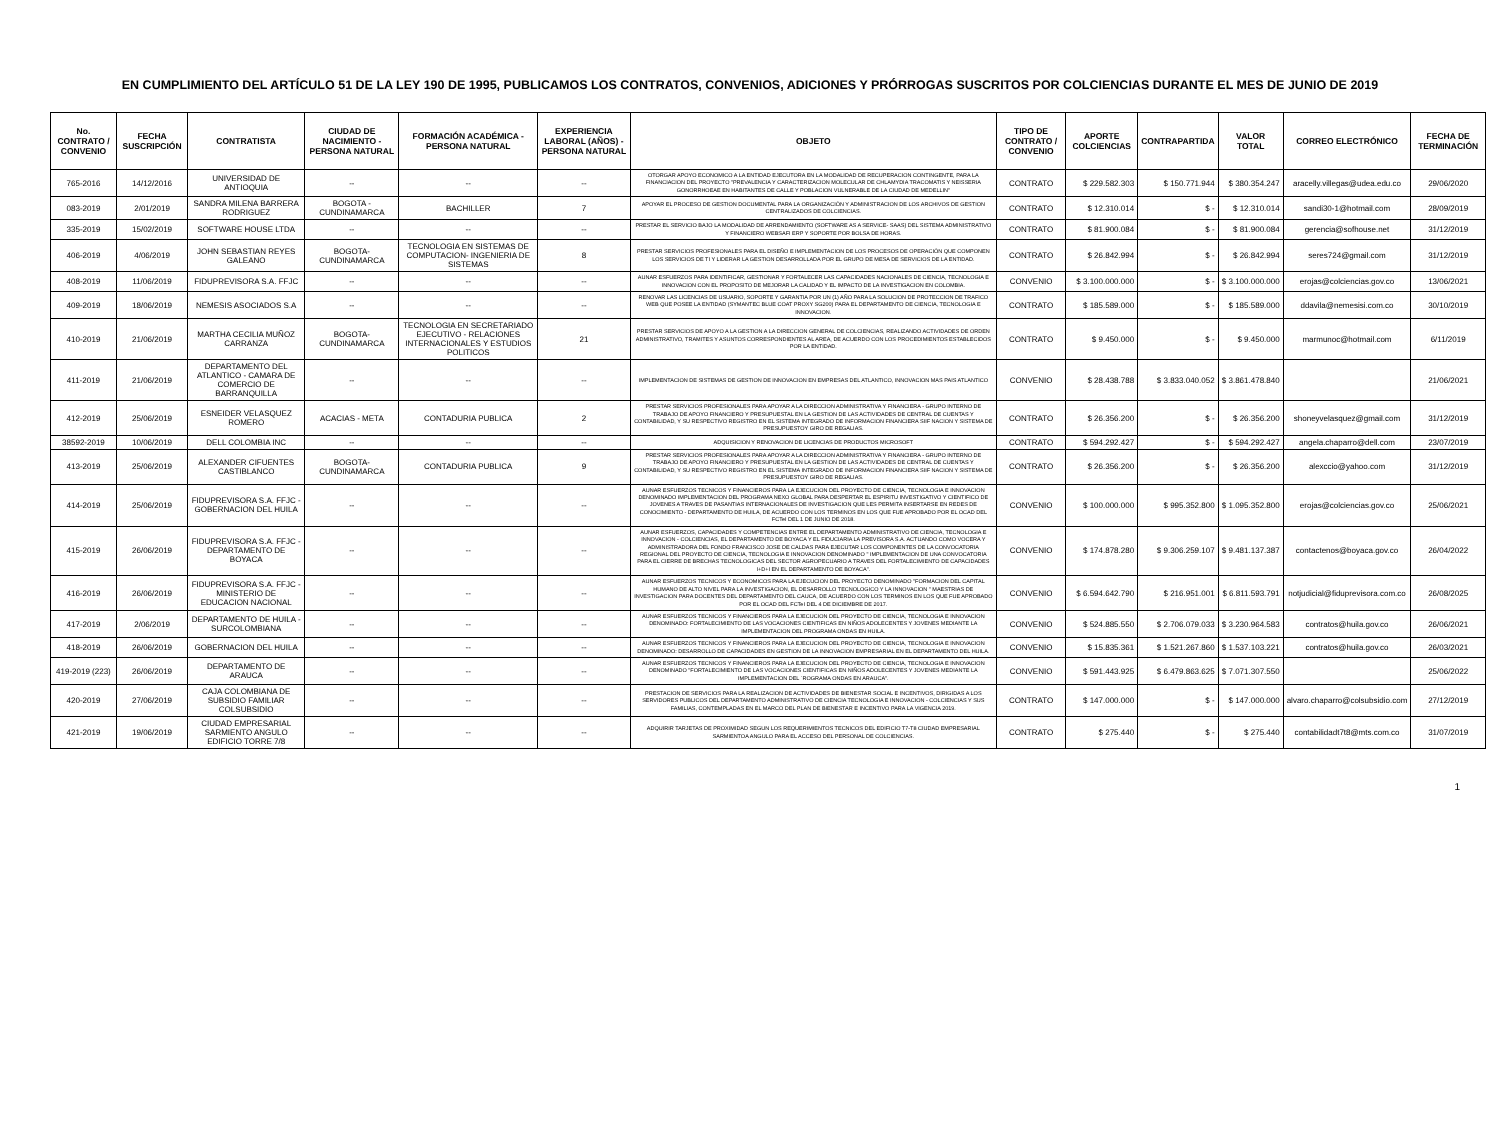EN CUMPLIMIENTO DEL ARTÍCULO 51 DE LA LEY 190 DE 1995, PUBLICAMOS LOS CONTRATOS, CONVENIOS, ADICIONES Y PRÓRROGAS SUSCRITOS POR COLCIENCIAS DURANTE EL MES DE JUNIO DE 2019
| No. CONTRATO / CONVENIO | FECHA SUSCRIPCIÓN | CONTRATISTA | CIUDAD DE NACIMIENTO - PERSONA NATURAL | FORMACIÓN ACADÉMICA - PERSONA NATURAL | EXPERIENCIA LABORAL (AÑOS) - PERSONA NATURAL | OBJETO | TIPO DE CONTRATO / CONVENIO | APORTE COLCIENCIAS | CONTRAPARTIDA | VALOR TOTAL | CORREO ELECTRÓNICO | FECHA DE TERMINACIÓN |
| --- | --- | --- | --- | --- | --- | --- | --- | --- | --- | --- | --- | --- |
| 765-2016 | 14/12/2016 | UNIVERSIDAD DE ANTIOQUIA | -- | -- | -- | OTORGAR APOYO ECONOMICO A LA ENTIDAD EJECUTORA EN LA MODALIDAD DE RECUPERACION CONTINGENTE, PARA LA FINANCIACION DEL PROYECTO "PREVALENCIA Y CARACTERIZACION MOLECULAR DE CHLAMYDIA TRACOMATIS Y NEISSERIA GONORRHOEAE EN HABITANTES DE CALLE Y POBLACION VULNERABLE DE LA CIUDAD DE MEDELLIN" | CONTRATO | $ 229.582.303 | $ 150.771.944 | $ 380.354.247 | aracelly.villegas@udea.edu.co | 29/06/2020 |
| 083-2019 | 2/01/2019 | SANDRA MILENA BARRERA RODRIGUEZ | BOGOTA - CUNDINAMARCA | BACHILLER | 7 | APOYAR EL PROCESO DE GESTION DOCUMENTAL PARA LA ORGANIZACIÓN Y ADMINISTRACION DE LOS ARCHIVOS DE GESTION CENTRALIZADOS DE COLCIENCIAS. | CONTRATO | $ 12.310.014 | $ - | $ 12.310.014 | sandi30-1@hotmail.com | 28/09/2019 |
| 335-2019 | 15/02/2019 | SOFTWARE HOUSE LTDA | -- | -- | -- | PRESTAR EL SERVICIO BAJO LA MODALIDAD DE ARRENDAMIENTO (SOFTWARE AS A SERVICE- SAAS) DEL SISTEMA ADMINISTRATIVO Y FINANCIERO WEBSAFI ERP Y SOPORTE POR BOLSA DE HORAS. | CONTRATO | $ 81.900.084 | $ - | $ 81.900.084 | gerencia@sofhouse.net | 31/12/2019 |
| 406-2019 | 4/06/2019 | JOHN SEBASTIAN REYES GALEANO | BOGOTA-CUNDINAMARCA | TECNOLOGIA EN SISTEMAS DE COMPUTACION- INGENIERIA DE SISTEMAS | 8 | PRESTAR SERVICIOS PROFESIONALES PARA EL DISEÑO E IMPLEMENTACION DE LOS PROCESOS DE OPERACIÓN QUE COMPONEN LOS SERVICIOS DE TI Y LIDERAR LA GESTION DESARROLLADA POR EL GRUPO DE MESA DE SERVICIOS DE LA ENTIDAD. | CONTRATO | $ 26.842.994 | $ - | $ 26.842.994 | seres724@gmail.com | 31/12/2019 |
| 408-2019 | 11/06/2019 | FIDUPREVISORA S.A. FFJC | -- | -- | -- | AUNAR ESFUERZOS PARA IDENTIFICAR, GESTIONAR Y FORTALECER LAS CAPACIDADES NACIONALES DE CIENCIA, TECNOLOGIA E INNOVACION CON EL PROPOSITO DE MEJORAR LA CALIDAD Y EL IMPACTO DE LA INVESTIGACION EN COLOMBIA. | CONVENIO | $ 3.100.000.000 | $ - | $ 3.100.000.000 | erojas@colciencias.gov.co | 13/06/2021 |
| 409-2019 | 18/06/2019 | NEMESIS ASOCIADOS S.A | -- | -- | -- | RENOVAR LAS LICENCIAS DE USUARIO, SOPORTE Y GARANTIA POR UN (1) AÑO PARA LA SOLUCION DE PROTECCION DE TRAFICO WEB QUE POSEE LA ENTIDAD (SYMANTEC BLUE COAT PROXY SG200) PARA EL DEPARTAMENTO DE CIENCIA, TECNOLOGIA E INNOVACION. | CONTRATO | $ 185.589.000 | $ - | $ 185.589.000 | ddavila@nemesisi.com.co | 30/10/2019 |
| 410-2019 | 21/06/2019 | MARTHA CECILIA MUÑOZ CARRANZA | BOGOTA-CUNDINAMARCA | TECNOLOGIA EN SECRETARIADO EJECUTIVO - RELACIONES INTERNACIONALES Y ESTUDIOS POLITICOS | 21 | PRESTAR SERVICIOS DE APOYO A LA GESTION A LA DIRECCION GENERAL DE COLCIENCIAS, REALIZANDO ACTIVIDADES DE ORDEN ADMINISTRATIVO, TRAMITES Y ASUNTOS CORRESPONDIENTES AL AREA, DE ACUERDO CON LOS PROCEDIMIENTOS ESTABLECIDOS POR LA ENTIDAD. | CONTRATO | $ 9.450.000 | $ - | $ 9.450.000 | marmunoc@hotmail.com | 6/11/2019 |
| 411-2019 | 21/06/2019 | DEPARTAMENTO DEL ATLANTICO - CAMARA DE COMERCIO DE BARRANQUILLA | -- | -- | -- | IMPLEMENTACION DE SISTEMAS DE GESTION DE INNOVACION EN EMPRESAS DEL ATLANTICO, INNOVACION MAS PAIS ATLANTICO | CONVENIO | $ 28.438.788 | $ 3.833.040.052 | $ 3.861.478.840 | | 21/06/2021 |
| 412-2019 | 25/06/2019 | ESNEIDER VELASQUEZ ROMERO | ACACIAS - META | CONTADURIA PUBLICA | 2 | PRESTAR SERVICIOS PROFESIONALES PARA APOYAR A LA DIRECCION ADMINISTRATIVA Y FINANCIERA - GRUPO INTERNO DE TRABAJO DE APOYO FINANCIERO Y PRESUPUESTAL EN LA GESTION DE LAS ACTIVIDADES DE CENTRAL DE CUENTAS Y CONTABILIDAD, Y SU RESPECTIVO REGISTRO EN EL SISTEMA INTEGRADO DE INFORMACION FINANCIERA SIIF NACION Y SISTEMA DE PRESUPUESTOY GIRO DE REGALIAS. | CONTRATO | $ 26.356.200 | $ - | $ 26.356.200 | shoneyvelasquez@gmail.com | 31/12/2019 |
| 38592-2019 | 10/06/2019 | DELL COLOMBIA INC | -- | -- | -- | ADQUISICION Y RENOVACION DE LICENCIAS DE PRODUCTOS MICROSOFT | CONTRATO | $ 594.292.427 | $ - | $ 594.292.427 | angela.chaparro@dell.com | 23/07/2019 |
| 413-2019 | 25/06/2019 | ALEXANDER CIFUENTES CASTIBLANCO | BOGOTA-CUNDINAMARCA | CONTADURIA PUBLICA | 9 | PRESTAR SERVICIOS PROFESIONALES PARA APOYAR A LA DIRECCION ADMINISTRATIVA Y FINANCIERA - GRUPO INTERNO DE TRABAJO DE APOYO FINANCIERO Y PRESUPUESTAL EN LA GESTION DE LAS ACTIVIDADES DE CENTRAL DE CUENTAS Y CONTABILIDAD, Y SU RESPECTIVO REGISTRO EN EL SISTEMA INTEGRADO DE INFORMACION FINANCIERA SIIF NACION Y SISTEMA DE PRESUPUESTOY GIRO DE REGALIAS. | CONTRATO | $ 26.356.200 | $ - | $ 26.356.200 | alexccio@yahoo.com | 31/12/2019 |
| 414-2019 | 25/06/2019 | FIDUPREVISORA S.A. FFJC - GOBERNACION DEL HUILA | -- | -- | -- | AUNAR ESFUERZOS TECNICOS Y FINANCIEROS PARA LA EJECUCION DEL PROYECTO DE CIENCIA, TECNOLOGIA E INNOVACION DENOMINADO IMPLEMENTACION DEL PROGRAMA NEXO GLOBAL PARA DESPERTAR EL ESPIRITU INVESTIGATIVO Y CIENTIFICO DE JOVENES A TRAVES DE PASANTIAS INTERNACIONALES DE INVESTIGACION QUE LES PERMITA INSERTARSE EN REDES DE CONOCIMIENTO - DEPARTAMENTO DE HUILA, DE ACUERDO CON LOS TERMINOS EN LOS QUE FUE APROBADO POR EL OCAD DEL FCTeI DEL 1 DE JUNIO DE 2018. | CONVENIO | $ 100.000.000 | $ 995.352.800 | $ 1.095.352.800 | erojas@colciencias.gov.co | 25/06/2021 |
| 415-2019 | 26/06/2019 | FIDUPREVISORA S.A. FFJC - DEPARTAMENTO DE BOYACA | -- | -- | -- | AUNAR ESFUERZOS, CAPACIDADES Y COMPETENCIAS ENTRE EL DEPARTAMENTO ADMINISTRATIVO DE CIENCIA, TECNOLOGIA E INNOVACION - COLCIENCIAS, EL DEPARTAMENTO DE BOYACA Y EL FIDUCIARIA LA PREVISORA S.A. ACTUANDO COMO VOCERA Y ADMINISTRADORA DEL FONDO FRANCISCO JOSE DE CALDAS PARA EJECUTAR LOS COMPONENTES DE LA CONVOCATORIA REGIONAL DEL PROYECTO DE CIENCIA, TECNOLOGIA E INNOVACION DENOMINADO " IMPLEMENTACION DE UNA CONVOCATORIA PARA EL CIERRE DE BRECHAS TECNOLOGICAS DEL SECTOR AGROPECUARIO A TRAVES DEL FORTALECIMIENTO DE CAPACIDADES I+D+I EN EL DEPARTAMENTO DE BOYACA". | CONVENIO | $ 174.878.280 | $ 9.306.259.107 | $ 9.481.137.387 | contactenos@boyaca.gov.co | 26/04/2022 |
| 416-2019 | 26/06/2019 | FIDUPREVISORA S.A. FFJC - MINISTERIO DE EDUCACION NACIONAL | -- | -- | -- | AUNAR ESFUERZOS TECNICOS Y ECONOMICOS PARA LA EJECUCION DEL PROYECTO DENOMINADO "FORMACION DEL CAPITAL HUMANO DE ALTO NIVEL PARA LA INVESTIGACION, EL DESARROLLO TECNOLOGICO Y LA INNOVACION " MAESTRIAS DE INVESTIGACION PARA DOCENTES DEL DEPARTAMENTO DEL CAUCA, DE ACUERDO CON LOS TERMINOS EN LOS QUE FUE APROBADO POR EL OCAD DEL FCTeI DEL 4 DE DICIEMBRE DE 2017. | CONVENIO | $ 6.594.642.790 | $ 216.951.001 | $ 6.811.593.791 | notjudicial@fiduprevisora.com.co | 26/08/2025 |
| 417-2019 | 2/06/2019 | DEPARTAMENTO DE HUILA - SURCOLOMBIANA | -- | -- | -- | AUNAR ESFUERZOS TECNICOS Y FINANCIEROS PARA LA EJECUCION DEL PROYECTO DE CIENCIA, TECNOLOGIA E INNOVACION DENOMINADO: FORTALECIMIENTO DE LAS VOCACIONES CIENTIFICAS EN NIÑOS ADOLECENTES Y JOVENES MEDIANTE LA IMPLEMENTACION DEL PROGRAMA ONDAS EN HUILA. | CONVENIO | $ 524.885.550 | $ 2.706.079.033 | $ 3.230.964.583 | contratos@huila.gov.co | 26/06/2021 |
| 418-2019 | 26/06/2019 | GOBERNACION DEL HUILA | -- | -- | -- | AUNAR ESFUERZOS TECNICOS Y FINANCIEROS PARA LA EJECUCION DEL PROYECTO DE CIENCIA, TECNOLOGIA E INNOVACION DENOMINADO: DESARROLLO DE CAPACIDADES EN GESTION DE LA INNOVACION EMPRESARIAL EN EL DEPARTAMENTO DEL HUILA. | CONVENIO | $ 15.835.361 | $ 1.521.267.860 | $ 1.537.103.221 | contratos@huila.gov.co | 26/03/2021 |
| 419-2019 (223) | 26/06/2019 | DEPARTAMENTO DE ARAUCA | -- | -- | -- | AUNAR ESFUERZOS TECNICOS Y FINANCIEROS PARA LA EJECUCION DEL PROYECTO DE CIENCIA, TECNOLOGIA E INNOVACION DENOMINADO "FORTALECIMIENTO DE LAS VOCACIONES CIENTIFICAS EN NIÑOS ADOLECENTES Y JOVENES MEDIANTE LA IMPLEMENTACION DEL ´ROGRAMA ONDAS EN ARAUCA". | CONVENIO | $ 591.443.925 | $ 6.479.863.625 | $ 7.071.307.550 | | 25/06/2022 |
| 420-2019 | 27/06/2019 | CAJA COLOMBIANA DE SUBSIDIO FAMILIAR COLSUBSIDIO | -- | -- | -- | PRESTACION DE SERVICIOS PARA LA REALIZACION DE ACTIVIDADES DE BIENESTAR SOCIAL E INCENTIVOS, DIRIGIDAS A LOS SERVIDORES PUBLICOS DEL DEPARTAMENTO ADMINISTRATIVO DE CIENCIA TECNOLOGIA E INNOVACION - COLCIENCIAS Y SUS FAMILIAS, CONTEMPLADAS EN EL MARCO DEL PLAN DE BIENESTAR E INCENTIVO PARA LA VIGENCIA 2019. | CONTRATO | $ 147.000.000 | $ - | $ 147.000.000 | alvaro.chaparro@colsubsidio.com | 27/12/2019 |
| 421-2019 | 19/06/2019 | CIUDAD EMPRESARIAL SARMIENTO ANGULO EDIFICIO TORRE 7/8 | -- | -- | -- | ADQUIRIR TARJETAS DE PROXIMIDAD SEGUN LOS REQUERIMIENTOS TECNICOS DEL EDIFICIO T7-T8 CIUDAD EMPRESARIAL SARMIENTOA ANGULO PARA EL ACCESO DEL PERSONAL DE COLCIENCIAS. | CONTRATO | $ 275.440 | $ - | $ 275.440 | contabilidadt7t8@mts.com.co | 31/07/2019 |
1